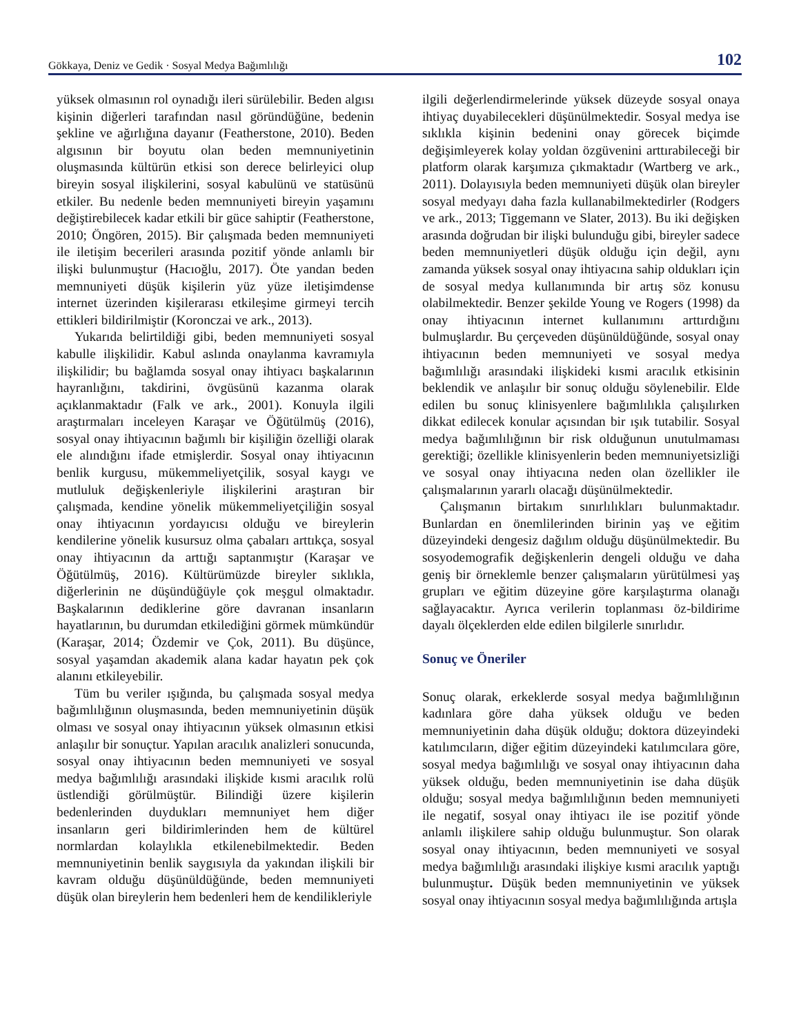Gökkaya, Deniz ve Gedik · Sosyal Medya Bağımlılığı 102
yüksek olmasının rol oynadığı ileri sürülebilir. Beden algısı kişinin diğerleri tarafından nasıl göründüğüne, bedenin şekline ve ağırlığına dayanır (Featherstone, 2010). Beden algısının bir boyutu olan beden memnuniyetinin oluşmasında kültürün etkisi son derece belirleyici olup bireyin sosyal ilişkilerini, sosyal kabulünü ve statüsünü etkiler. Bu nedenle beden memnuniyeti bireyin yaşamını değiştirebilecek kadar etkili bir güce sahiptir (Featherstone, 2010; Öngören, 2015). Bir çalışmada beden memnuniyeti ile iletişim becerileri arasında pozitif yönde anlamlı bir ilişki bulunmuştur (Hacıoğlu, 2017). Öte yandan beden memnuniyeti düşük kişilerin yüz yüze iletişimdense internet üzerinden kişilerarası etkileşime girmeyi tercih ettikleri bildirilmiştir (Koronczai ve ark., 2013).
Yukarıda belirtildiği gibi, beden memnuniyeti sosyal kabulle ilişkilidir. Kabul aslında onaylanma kavramıyla ilişkilidir; bu bağlamda sosyal onay ihtiyacı başkalarının hayranlığını, takdirini, övgüsünü kazanma olarak açıklanmaktadır (Falk ve ark., 2001). Konuyla ilgili araştırmaları inceleyen Karaşar ve Öğütülmüş (2016), sosyal onay ihtiyacının bağımlı bir kişiliğin özelliği olarak ele alındığını ifade etmişlerdir. Sosyal onay ihtiyacının benlik kurgusu, mükemmeliyetçilik, sosyal kaygı ve mutluluk değişkenleriyle ilişkilerini araştıran bir çalışmada, kendine yönelik mükemmeliyetçiliğin sosyal onay ihtiyacının yordayıcısı olduğu ve bireylerin kendilerine yönelik kusursuz olma çabaları arttıkça, sosyal onay ihtiyacının da arttığı saptanmıştır (Karaşar ve Öğütülmüş, 2016). Kültürümüzde bireyler sıklıkla, diğerlerinin ne düşündüğüyle çok meşgul olmaktadır. Başkalarının dediklerine göre davranan insanların hayatlarının, bu durumdan etkilediğini görmek mümkündür (Karaşar, 2014; Özdemir ve Çok, 2011). Bu düşünce, sosyal yaşamdan akademik alana kadar hayatın pek çok alanını etkileyebilir.
Tüm bu veriler ışığında, bu çalışmada sosyal medya bağımlılığının oluşmasında, beden memnuniyetinin düşük olması ve sosyal onay ihtiyacının yüksek olmasının etkisi anlaşılır bir sonuçtur. Yapılan aracılık analizleri sonucunda, sosyal onay ihtiyacının beden memnuniyeti ve sosyal medya bağımlılığı arasındaki ilişkide kısmi aracılık rolü üstlendiği görülmüştür. Bilindiği üzere kişilerin bedenlerinden duydukları memnuniyet hem diğer insanların geri bildirimlerinden hem de kültürel normlardan kolaylıkla etkilenebilmektedir. Beden memnuniyetinin benlik saygısıyla da yakından ilişkili bir kavram olduğu düşünüldüğünde, beden memnuniyeti düşük olan bireylerin hem bedenleri hem de kendilikleriyle
ilgili değerlendirmelerinde yüksek düzeyde sosyal onaya ihtiyaç duyabilecekleri düşünülmektedir. Sosyal medya ise sıklıkla kişinin bedenini onay görecek biçimde değişimleyerek kolay yoldan özgüvenini arttırabileceği bir platform olarak karşımıza çıkmaktadır (Wartberg ve ark., 2011). Dolayısıyla beden memnuniyeti düşük olan bireyler sosyal medyayı daha fazla kullanabilmektedirler (Rodgers ve ark., 2013; Tiggemann ve Slater, 2013). Bu iki değişken arasında doğrudan bir ilişki bulunduğu gibi, bireyler sadece beden memnuniyetleri düşük olduğu için değil, aynı zamanda yüksek sosyal onay ihtiyacına sahip oldukları için de sosyal medya kullanımında bir artış söz konusu olabilmektedir. Benzer şekilde Young ve Rogers (1998) da onay ihtiyacının internet kullanımını arttırdığını bulmuşlardır. Bu çerçeveden düşünüldüğünde, sosyal onay ihtiyacının beden memnuniyeti ve sosyal medya bağımlılığı arasındaki ilişkideki kısmi aracılık etkisinin beklendik ve anlaşılır bir sonuç olduğu söylenebilir. Elde edilen bu sonuç klinisyenlere bağımlılıkla çalışılırken dikkat edilecek konular açısından bir ışık tutabilir. Sosyal medya bağımlılığının bir risk olduğunun unutulmaması gerektiği; özellikle klinisyenlerin beden memnuniyetsizliği ve sosyal onay ihtiyacına neden olan özellikler ile çalışmalarının yararlı olacağı düşünülmektedir.
Çalışmanın birtakım sınırlılıkları bulunmaktadır. Bunlardan en önemlilerinden birinin yaş ve eğitim düzeyindeki dengesiz dağılım olduğu düşünülmektedir. Bu sosyodemografik değişkenlerin dengeli olduğu ve daha geniş bir örneklemle benzer çalışmaların yürütülmesi yaş grupları ve eğitim düzeyine göre karşılaştırma olanağı sağlayacaktır. Ayrıca verilerin toplanması öz-bildirime dayalı ölçeklerden elde edilen bilgilerle sınırlıdır.
Sonuç ve Öneriler
Sonuç olarak, erkeklerde sosyal medya bağımlılığının kadınlara göre daha yüksek olduğu ve beden memnuniyetinin daha düşük olduğu; doktora düzeyindeki katılımcıların, diğer eğitim düzeyindeki katılımcılara göre, sosyal medya bağımlılığı ve sosyal onay ihtiyacının daha yüksek olduğu, beden memnuniyetinin ise daha düşük olduğu; sosyal medya bağımlılığının beden memnuniyeti ile negatif, sosyal onay ihtiyacı ile ise pozitif yönde anlamlı ilişkilere sahip olduğu bulunmuştur. Son olarak sosyal onay ihtiyacının, beden memnuniyeti ve sosyal medya bağımlılığı arasındaki ilişkiye kısmi aracılık yaptığı bulunmuştur. Düşük beden memnuniyetinin ve yüksek sosyal onay ihtiyacının sosyal medya bağımlılığında artışla